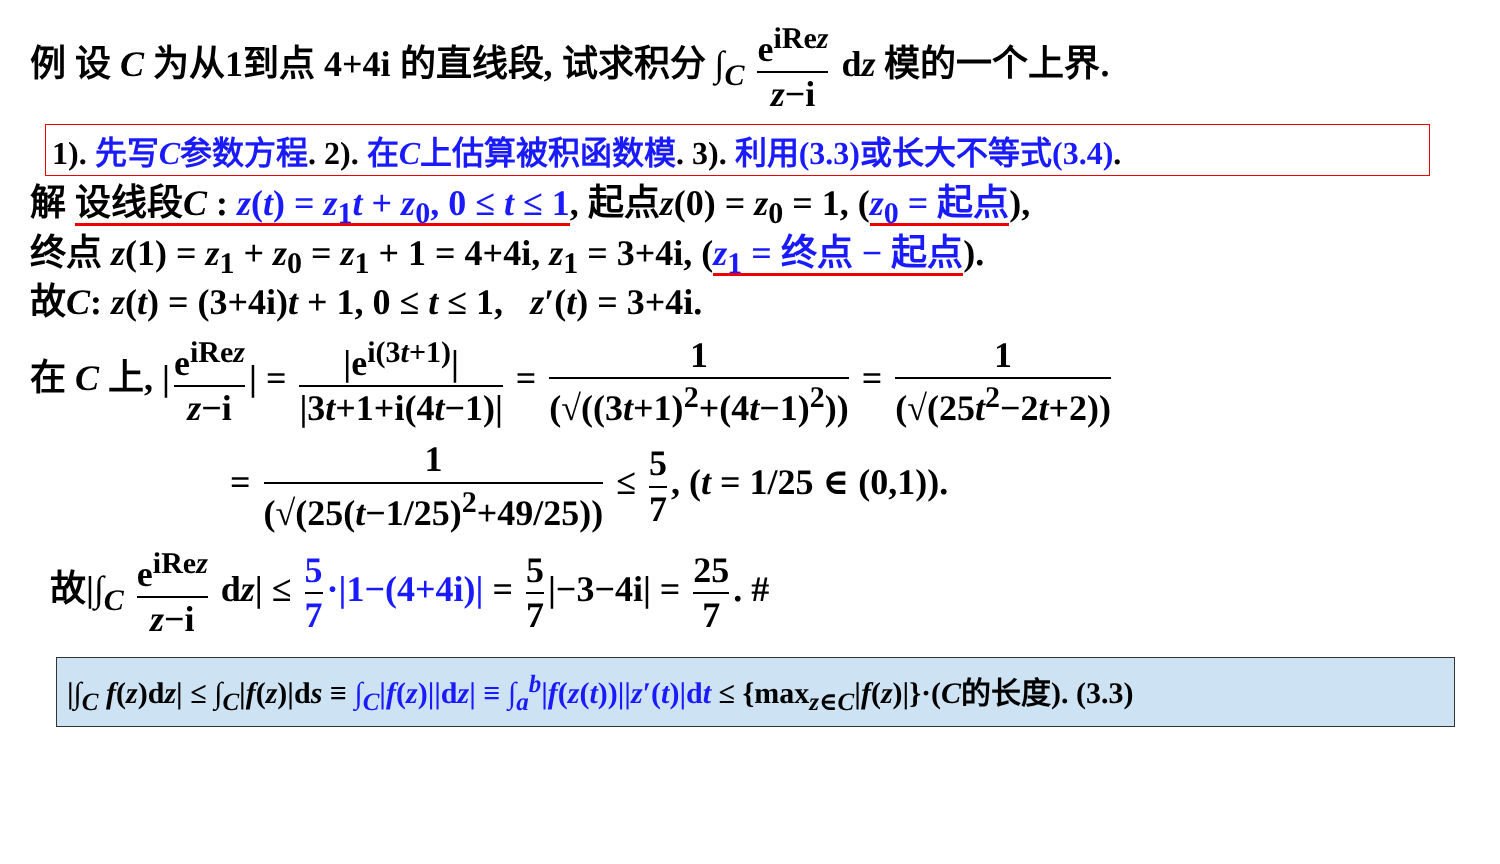例 设 C 为从1到点 4+4i 的直线段, 试求积分 ∫<sub>C</sub> e<sup>iRez</sup> z−i dz 模的一个上界.
1). 先写C参数方程. 2). 在C上估算被积函数模. 3). 利用(3.3)或长大不等式(3.4).
解 设线段C : z(t) = z<sub>1</sub>t + z<sub>0</sub>, 0 ≤ t ≤ 1, 起点z(0) = z<sub>0</sub> = 1, (z<sub>0</sub> = 起点),
终点 z(1) = z<sub>1</sub> + z<sub>0</sub> = z<sub>1</sub> + 1 = 4+4i, z<sub>1</sub> = 3+4i, (z<sub>1</sub> = 终点 − 起点).
故C: z(t) = (3+4i)t + 1, 0 ≤ t ≤ 1, z′(t) = 3+4i.
在 C 上, | e<sup>iRez</sup> z−i | = |e<sup>i(3t+1)</sup>| |3t+1+i(4t−1)| = 1 (√((3t+1)<sup>2</sup>+(4t−1)<sup>2</sup>)) = 1 (√(25t<sup>2</sup>−2t+2))
= 1 (√(25(t−1/25)<sup>2</sup>+49/25)) ≤ 5 7, (t = 1/25 ∈ (0,1)).
故|∫<sub>C</sub> e<sup>iRez</sup> z−i dz| ≤ 5 7 ·|1−(4+4i)| = 5 7 |−3−4i| = 25 7. #
|∫<sub>C</sub> f(z)dz| ≤ ∫<sub>C</sub>|f(z)|ds ≡ ∫<sub>C</sub>|f(z)||dz| ≡ ∫<sub>a</sub><sup>b</sup>|f(z(t))||z′(t)|dt ≤ {max<sub>z∈C</sub>|f(z)|}·(C的长度). (3.3)